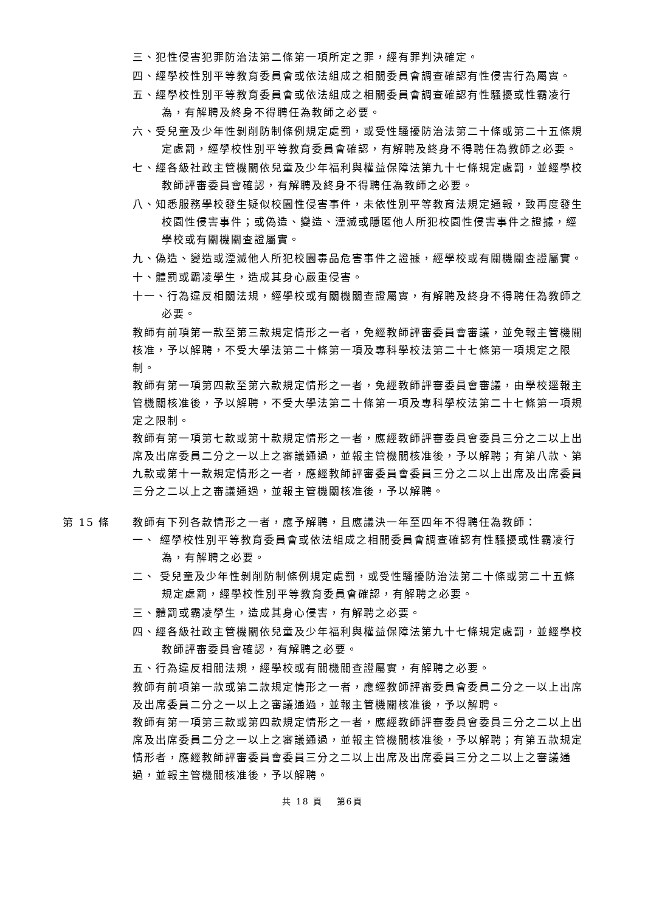三、犯性侵害犯罪防治法第二條第一項所定之罪，經有罪判決確定。
四、經學校性別平等教育委員會或依法組成之相關委員會調查確認有性侵害行為屬實。
五、經學校性別平等教育委員會或依法組成之相關委員會調查確認有性騷擾或性霸凌行為，有解聘及終身不得聘任為教師之必要。
六、受兒童及少年性剝削防制條例規定處罰，或受性騷擾防治法第二十條或第二十五條規定處罰，經學校性別平等教育委員會確認，有解聘及終身不得聘任為教師之必要。
七、經各級社政主管機關依兒童及少年福利與權益保障法第九十七條規定處罰，並經學校教師評審委員會確認，有解聘及終身不得聘任為教師之必要。
八、知悉服務學校發生疑似校園性侵害事件，未依性別平等教育法規定通報，致再度發生校園性侵害事件；或偽造、變造、湮滅或隱匿他人所犯校園性侵害事件之證據，經學校或有關機關查證屬實。
九、偽造、變造或湮滅他人所犯校園毒品危害事件之證據，經學校或有關機關查證屬實。
十、體罰或霸凌學生，造成其身心嚴重侵害。
十一、行為違反相關法規，經學校或有關機關查證屬實，有解聘及終身不得聘任為教師之必要。
教師有前項第一款至第三款規定情形之一者，免經教師評審委員會審議，並免報主管機關核准，予以解聘，不受大學法第二十條第一項及專科學校法第二十七條第一項規定之限制。
教師有第一項第四款至第六款規定情形之一者，免經教師評審委員會審議，由學校逕報主管機關核准後，予以解聘，不受大學法第二十條第一項及專科學校法第二十七條第一項規定之限制。
教師有第一項第七款或第十款規定情形之一者，應經教師評審委員會委員三分之二以上出席及出席委員二分之一以上之審議通過，並報主管機關核准後，予以解聘；有第八款、第九款或第十一款規定情形之一者，應經教師評審委員會委員三分之二以上出席及出席委員三分之二以上之審議通過，並報主管機關核准後，予以解聘。
第 15 條 教師有下列各款情形之一者，應予解聘，且應議決一年至四年不得聘任為教師：
一、 經學校性別平等教育委員會或依法組成之相關委員會調查確認有性騷擾或性霸凌行為，有解聘之必要。
二、 受兒童及少年性剝削防制條例規定處罰，或受性騷擾防治法第二十條或第二十五條規定處罰，經學校性別平等教育委員會確認，有解聘之必要。
三、體罰或霸凌學生，造成其身心侵害，有解聘之必要。
四、經各級社政主管機關依兒童及少年福利與權益保障法第九十七條規定處罰，並經學校教師評審委員會確認，有解聘之必要。
五、行為違反相關法規，經學校或有關機關查證屬實，有解聘之必要。
教師有前項第一款或第二款規定情形之一者，應經教師評審委員會委員二分之一以上出席及出席委員二分之一以上之審議通過，並報主管機關核准後，予以解聘。
教師有第一項第三款或第四款規定情形之一者，應經教師評審委員會委員三分之二以上出席及出席委員二分之一以上之審議通過，並報主管機關核准後，予以解聘；有第五款規定情形者，應經教師評審委員會委員三分之二以上出席及出席委員三分之二以上之審議通過，並報主管機關核准後，予以解聘。
共 18 頁　 第6頁